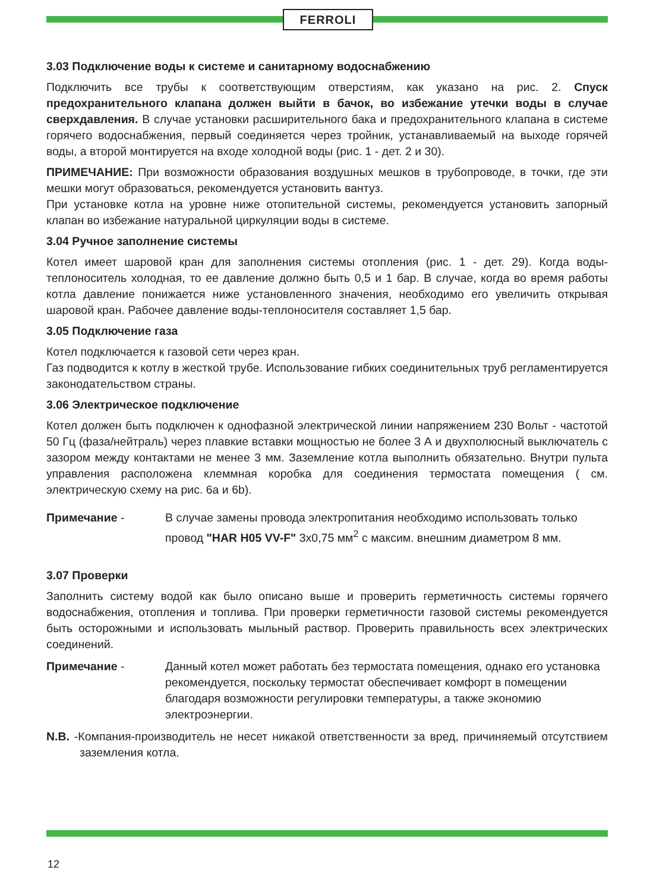FERROLI
3.03 Подключение воды к системе и санитарному водоснабжению
Подключить все трубы к соответствующим отверстиям, как указано на рис. 2. Спуск предохранительного клапана должен выйти в бачок, во избежание утечки воды в случае сверхдавления. В случае установки расширительного бака и предохранительного клапана в системе горячего водоснабжения, первый соединяется через тройник, устанавливаемый на выходе горячей воды, а второй монтируется на входе холодной воды (рис. 1 - дет. 2 и 30).
ПРИМЕЧАНИЕ: При возможности образования воздушных мешков в трубопроводе, в точки, где эти мешки могут образоваться, рекомендуется установить вантуз.
При установке котла на уровне ниже отопительной системы, рекомендуется установить запорный клапан во избежание натуральной циркуляции воды в системе.
3.04 Ручное заполнение системы
Котел имеет шаровой кран для заполнения системы отопления (рис. 1 - дет. 29). Когда воды-теплоноситель холодная, то ее давление должно быть 0,5 и 1 бар. В случае, когда во время работы котла давление понижается ниже установленного значения, необходимо его увеличить открывая шаровой кран. Рабочее давление воды-теплоносителя составляет 1,5 бар.
3.05 Подключение газа
Котел подключается к газовой сети через кран.
Газ подводится к котлу в жесткой трубе. Использование гибких соединительных труб регламентируется законодательством страны.
3.06 Электрическое подключение
Котел должен быть подключен к однофазной электрической линии напряжением 230 Вольт - частотой 50 Гц (фаза/нейтраль) через плавкие вставки мощностью не более 3 А и двухполюсный выключатель с зазором между контактами не менее 3 мм. Заземление котла выполнить обязательно. Внутри пульта управления расположена клеммная коробка для соединения термостата помещения ( см. электрическую схему на рис. 6а и 6b).
Примечание - В случае замены провода электропитания необходимо использовать только провод "HAR H05 VV-F" 3х0,75 мм<sup>2</sup> с максим. внешним диаметром 8 мм.
3.07 Проверки
Заполнить систему водой как было описано выше и проверить герметичность системы горячего водоснабжения, отопления и топлива. При проверки герметичности газовой системы рекомендуется быть осторожными и использовать мыльный раствор. Проверить правильность всех электрических соединений.
Примечание - Данный котел может работать без термостата помещения, однако его установка рекомендуется, поскольку термостат обеспечивает комфорт в помещении благодаря возможности регулировки температуры, а также экономию электроэнергии.
N.B. -Компания-производитель не несет никакой ответственности за вред, причиняемый отсутствием заземления котла.
12